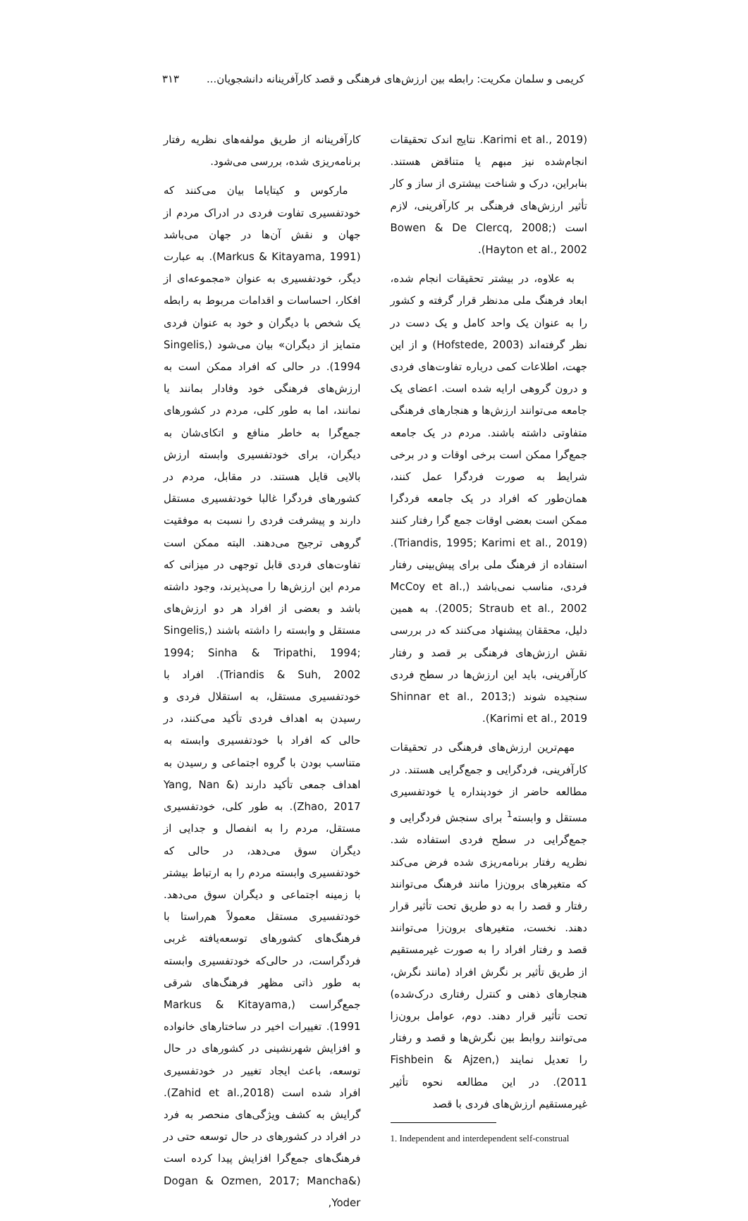کریمی و سلمان مکریت: رابطه بین ارزش‌های فرهنگی و قصد کارآفرینانه دانشجویان... ۳۱۳
(Karimi et al., 2019. نتایج اندک تحقیقات انجام‌شده نیز مبهم یا متناقض هستند. بنابراین، درک و شناخت بیشتری از ساز و کار تأثیر ارزش‌های فرهنگی بر کارآفرینی، لازم است (Bowen & De Clercq, 2008; Hayton et al., 2002).
به علاوه، در بیشتر تحقیقات انجام شده، ابعاد فرهنگ ملی مدنظر قرار گرفته و کشور را به عنوان یک واحد کامل و یک دست در نظر گرفته‌اند (Hofstede, 2003) و از این جهت، اطلاعات کمی درباره تفاوت‌های فردی و درون گروهی ارایه شده است. اعضای یک جامعه می‌توانند ارزش‌ها و هنجارهای فرهنگی متفاوتی داشته باشند. مردم در یک جامعه جمع‌گرا ممکن است برخی اوقات و در برخی شرایط به صورت فردگرا عمل کنند، همان‌طور که افراد در یک جامعه فردگرا ممکن است بعضی اوقات جمع گرا رفتار کنند (Triandis, 1995; Karimi et al., 2019). استفاده از فرهنگ ملی برای پیش‌بینی رفتار فردی، مناسب نمی‌باشد (McCoy et al., 2005; Straub et al., 2002). به همین دلیل، محققان پیشنهاد می‌کنند که در بررسی نقش ارزش‌های فرهنگی بر قصد و رفتار کارآفرینی، باید این ارزش‌ها در سطح فردی سنجیده شوند (Shinnar et al., 2013; Karimi et al., 2019).
مهم‌ترین ارزش‌های فرهنگی در تحقیقات کارآفرینی، فردگرایی و جمع‌گرایی هستند. در مطالعه حاضر از خودپنداره یا خودتفسیری مستقل و وابسته<sup>1</sup> برای سنجش فردگرایی و جمع‌گرایی در سطح فردی استفاده شد. نظریه رفتار برنامه‌ریزی شده فرض می‌کند که متغیرهای برون‌زا مانند فرهنگ می‌توانند رفتار و قصد را به دو طریق تحت تأثیر قرار دهند. نخست، متغیرهای برون‌زا می‌توانند قصد و رفتار افراد را به صورت غیرمستقیم از طریق تأثیر بر نگرش افراد (مانند نگرش، هنجارهای ذهنی و کنترل رفتاری درک‌شده) تحت تأثیر قرار دهند. دوم، عوامل برون‌زا می‌توانند روابط بین نگرش‌ها و قصد و رفتار را تعدیل نمایند (Fishbein & Ajzen, 2011). در این مطالعه نحوه تأثیر غیرمستقیم ارزش‌های فردی با قصد
1. Independent and interdependent self-construal
کارآفرینانه از طریق مولفه‌های نظریه رفتار برنامه‌ریزی شده، بررسی می‌شود.
مارکوس و کیتایاما بیان می‌کنند که خودتفسیری تفاوت فردی در ادراک مردم از جهان و نقش آن‌ها در جهان می‌باشد (Markus & Kitayama, 1991). به عبارت دیگر، خودتفسیری به عنوان «مجموعه‌ای از افکار، احساسات و اقدامات مربوط به رابطه یک شخص با دیگران و خود به عنوان فردی متمایز از دیگران» بیان می‌شود (Singelis, 1994). در حالی که افراد ممکن است به ارزش‌های فرهنگی خود وفادار بمانند یا نمانند، اما به طور کلی، مردم در کشورهای جمع‌گرا به خاطر منافع و اتکای‌شان به دیگران، برای خودتفسیری وابسته ارزش بالایی قایل هستند. در مقابل، مردم در کشورهای فردگرا غالبا خودتفسیری مستقل دارند و پیشرفت فردی را نسبت به موفقیت گروهی ترجیح می‌دهند. البته ممکن است تفاوت‌های فردی قابل توجهی در میزانی که مردم این ارزش‌ها را می‌پذیرند، وجود داشته باشد و بعضی از افراد هر دو ارزش‌های مستقل و وابسته را داشته باشند (Singelis, 1994; Sinha & Tripathi, 1994; Triandis & Suh, 2002). افراد با خودتفسیری مستقل، به استقلال فردی و رسیدن به اهداف فردی تأکید می‌کنند، در حالی که افراد با خودتفسیری وابسته به متناسب بودن با گروه اجتماعی و رسیدن به اهداف جمعی تأکید دارند (Yang, Nan & Zhao, 2017). به طور کلی، خودتفسیری مستقل، مردم را به انفصال و جدایی از دیگران سوق می‌دهد، در حالی که خودتفسیری وابسته مردم را به ارتباط بیشتر با زمینه اجتماعی و دیگران سوق می‌دهد. خودتفسیری مستقل معمولاً هم‌راستا با فرهنگ‌های کشورهای توسعه‌یافته غربی فردگراست، در حالی‌که خودتفسیری وابسته به طور ذاتی مظهر فرهنگ‌های شرقی جمع‌گراست (Markus & Kitayama, 1991). تغییرات اخیر در ساختارهای خانواده و افزایش شهرنشینی در کشورهای در حال توسعه، باعث ایجاد تغییر در خودتفسیری افراد شده است (Zahid et al.,2018). گرایش به کشف ویژگی‌های منحصر به فرد در افراد در کشورهای در حال توسعه حتی در فرهنگ‌های جمع‌گرا افزایش پیدا کرده است (Dogan & Ozmen, 2017; Mancha& Yoder,